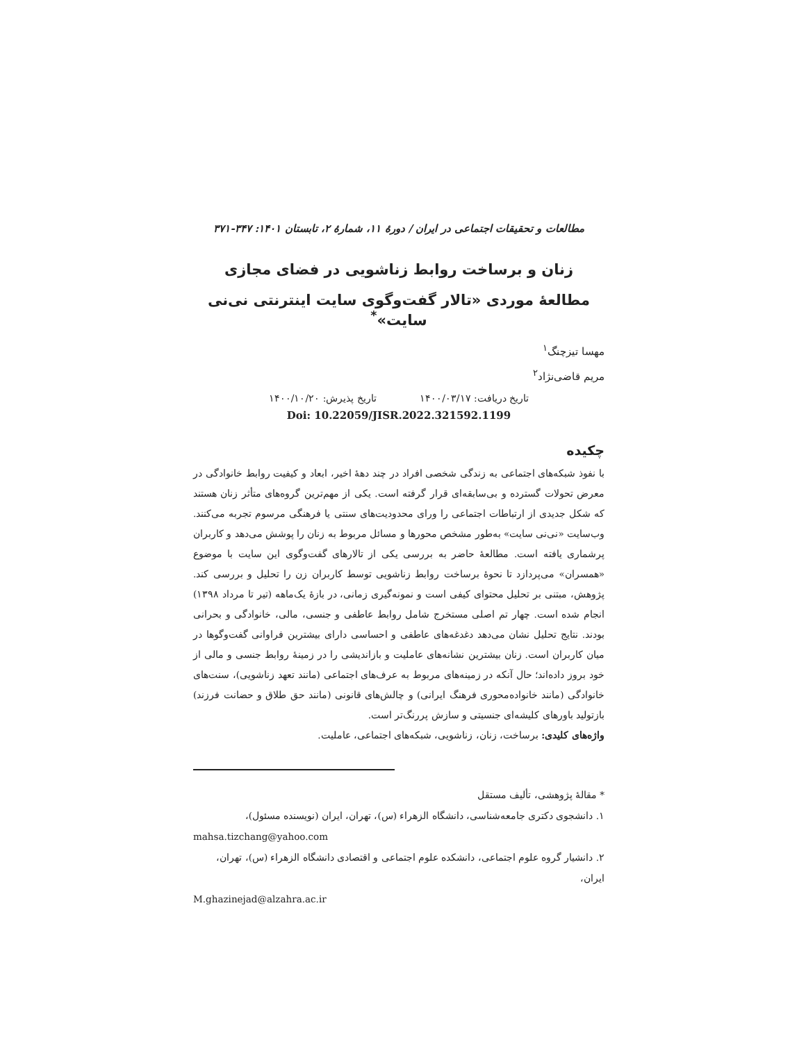مطالعات و تحقیقات اجتماعی در ایران / دورهٔ ۱۱، شمارهٔ ۲، تابستان ۱۴۰۱: ۳۴۷-۳۷۱
زنان و برساخت روابط زناشویی در فضای مجازی
مطالعهٔ موردی «تالار گفت‌وگوی سایت اینترنتی نی‌نی سایت»<sup>*</sup>
مهسا تیزچنگ<sup>۱</sup>
مریم قاضی‌نژاد<sup>۲</sup>
تاریخ دریافت: ۱۴۰۰/۰۳/۱۷ تاریخ پذیرش: ۱۴۰۰/۱۰/۲۰
Doi: 10.22059/JISR.2022.321592.1199
چکیده
با نفوذ شبکه‌های اجتماعی به زندگی شخصی افراد در چند دههٔ اخیر، ابعاد و کیفیت روابط خانوادگی در معرض تحولات گسترده و بی‌سابقه‌ای قرار گرفته است. یکی از مهم‌ترین گروه‌های متأثر زنان هستند که شکل جدیدی از ارتباطات اجتماعی را ورای محدودیت‌های سنتی یا فرهنگی مرسوم تجربه می‌کنند. وب‌سایت «نی‌نی سایت» به‌طور مشخص محورها و مسائل مربوط به زنان را پوشش می‌دهد و کاربران پرشماری یافته است. مطالعهٔ حاضر به بررسی یکی از تالارهای گفت‌وگوی این سایت با موضوع «همسران» می‌پردازد تا نحوهٔ برساخت روابط زناشویی توسط کاربران زن را تحلیل و بررسی کند. پژوهش، مبتنی بر تحلیل محتوای کیفی است و نمونه‌گیری زمانی، در بازهٔ یک‌ماهه (تیر تا مرداد ۱۳۹۸) انجام شده است. چهار تم اصلی مستخرج شامل روابط عاطفی و جنسی، مالی، خانوادگی و بحرانی بودند. نتایج تحلیل نشان می‌دهد دغدغه‌های عاطفی و احساسی دارای بیشترین فراوانی گفت‌وگوها در میان کاربران است. زنان بیشترین نشانه‌های عاملیت و بازاندیشی را در زمینهٔ روابط جنسی و مالی از خود بروز داده‌اند؛ حال آنکه در زمینه‌های مربوط به عرف‌های اجتماعی (مانند تعهد زناشویی)، سنت‌های خانوادگی (مانند خانواده‌محوری فرهنگ ایرانی) و چالش‌های قانونی (مانند حق طلاق و حضانت فرزند) بازتولید باورهای کلیشه‌ای جنسیتی و سازش پررنگ‌تر است.
واژه‌های کلیدی: برساخت، زنان، زناشویی، شبکه‌های اجتماعی، عاملیت.
* مقالهٔ پژوهشی، تألیف مستقل
۱. دانشجوی دکتری جامعه‌شناسی، دانشگاه الزهراء (س)، تهران، ایران (نویسنده مسئول)،
mahsa.tizchang@yahoo.com
۲. دانشیار گروه علوم اجتماعی، دانشکده علوم اجتماعی و اقتصادی دانشگاه الزهراء (س)، تهران، ایران،
M.ghazinejad@alzahra.ac.ir